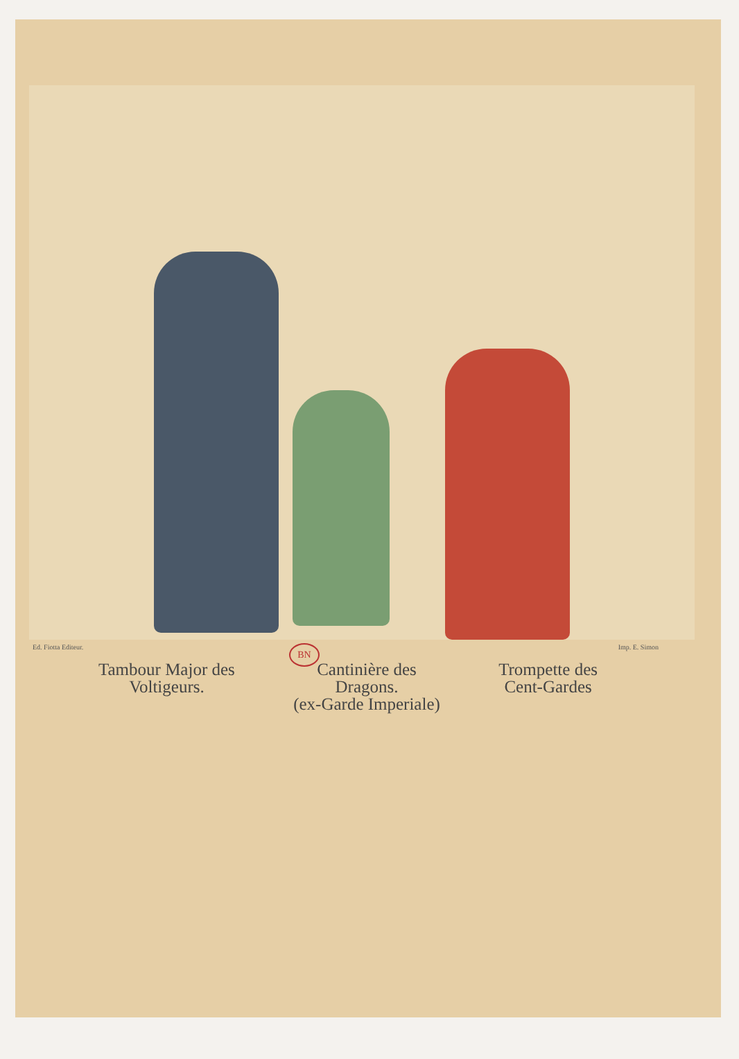Ed. Fiotta Editeur. Imp. E. Simon
BN
Tambour Major des
Voltigeurs.
Cantinière des
Dragons.
(ex-Garde Imperiale)
Trompette des
Cent-Gardes